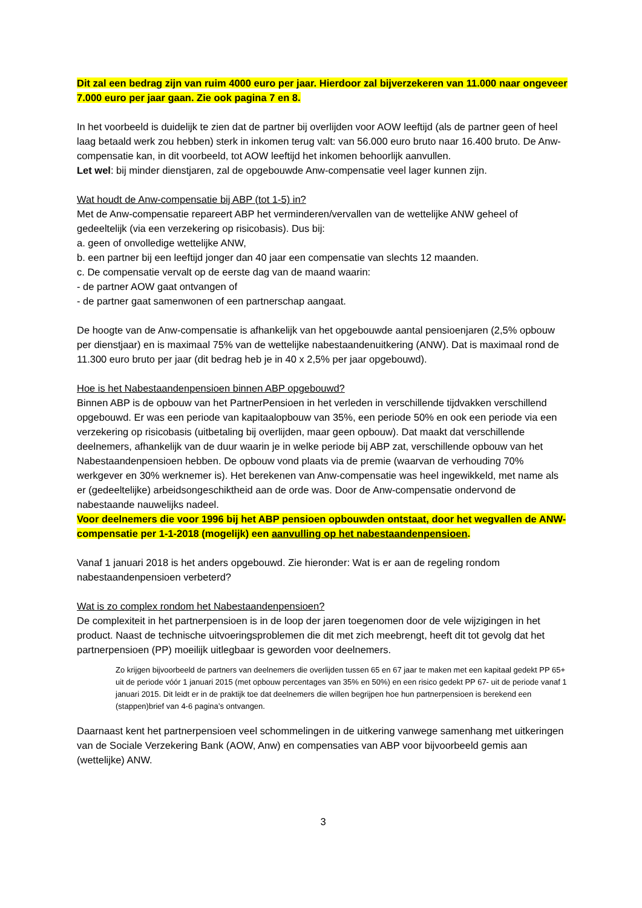Dit zal een bedrag zijn van ruim 4000 euro per jaar. Hierdoor zal bijverzekeren van 11.000 naar ongeveer 7.000 euro per jaar gaan. Zie ook pagina 7 en 8.
In het voorbeeld is duidelijk te zien dat de partner bij overlijden voor AOW leeftijd (als de partner geen of heel laag betaald werk zou hebben) sterk in inkomen terug valt: van 56.000 euro bruto naar 16.400 bruto. De Anw-compensatie kan, in dit voorbeeld, tot AOW leeftijd het inkomen behoorlijk aanvullen.
Let wel: bij minder dienstjaren, zal de opgebouwde Anw-compensatie veel lager kunnen zijn.
Wat houdt de Anw-compensatie bij ABP (tot 1-5) in?
Met de Anw-compensatie repareert ABP het verminderen/vervallen van de wettelijke ANW geheel of gedeeltelijk (via een verzekering op risicobasis). Dus bij:
a. geen of onvolledige wettelijke ANW,
b. een partner bij een leeftijd jonger dan 40 jaar een compensatie van slechts 12 maanden.
c. De compensatie vervalt op de eerste dag van de maand waarin:
- de partner AOW gaat ontvangen of
- de partner gaat samenwonen of een partnerschap aangaat.
De hoogte van de Anw-compensatie is afhankelijk van het opgebouwde aantal pensioenjaren (2,5% opbouw per dienstjaar) en is maximaal 75% van de wettelijke nabestaandenuitkering (ANW). Dat is maximaal rond de 11.300 euro bruto per jaar (dit bedrag heb je in 40 x 2,5% per jaar opgebouwd).
Hoe is het Nabestaandenpensioen binnen ABP opgebouwd?
Binnen ABP is de opbouw van het PartnerPensioen in het verleden in verschillende tijdvakken verschillend opgebouwd. Er was een periode van kapitaalopbouw van 35%, een periode 50% en ook een periode via een verzekering op risicobasis (uitbetaling bij overlijden, maar geen opbouw). Dat maakt dat verschillende deelnemers, afhankelijk van de duur waarin je in welke periode bij ABP zat, verschillende opbouw van het Nabestaandenpensioen hebben. De opbouw vond plaats via de premie (waarvan de verhouding 70% werkgever en 30% werknemer is). Het berekenen van Anw-compensatie was heel ingewikkeld, met name als er (gedeeltelijke) arbeidsongeschiktheid aan de orde was. Door de Anw-compensatie ondervond de nabestaande nauwelijks nadeel.
Voor deelnemers die voor 1996 bij het ABP pensioen opbouwden ontstaat, door het wegvallen de ANW-compensatie per 1-1-2018 (mogelijk) een aanvulling op het nabestaandenpensioen.
Vanaf 1 januari 2018 is het anders opgebouwd. Zie hieronder: Wat is er aan de regeling rondom nabestaandenpensioen verbeterd?
Wat is zo complex rondom het Nabestaandenpensioen?
De complexiteit in het partnerpensioen is in de loop der jaren toegenomen door de vele wijzigingen in het product. Naast de technische uitvoeringsproblemen die dit met zich meebrengt, heeft dit tot gevolg dat het partnerpensioen (PP) moeilijk uitlegbaar is geworden voor deelnemers.
Zo krijgen bijvoorbeeld de partners van deelnemers die overlijden tussen 65 en 67 jaar te maken met een kapitaal gedekt PP 65+ uit de periode vóór 1 januari 2015 (met opbouw percentages van 35% en 50%) en een risico gedekt PP 67- uit de periode vanaf 1 januari 2015. Dit leidt er in de praktijk toe dat deelnemers die willen begrijpen hoe hun partnerpensioen is berekend een (stappen)brief van 4-6 pagina’s ontvangen.
Daarnaast kent het partnerpensioen veel schommelingen in de uitkering vanwege samenhang met uitkeringen van de Sociale Verzekering Bank (AOW, Anw) en compensaties van ABP voor bijvoorbeeld gemis aan (wettelijke) ANW.
3